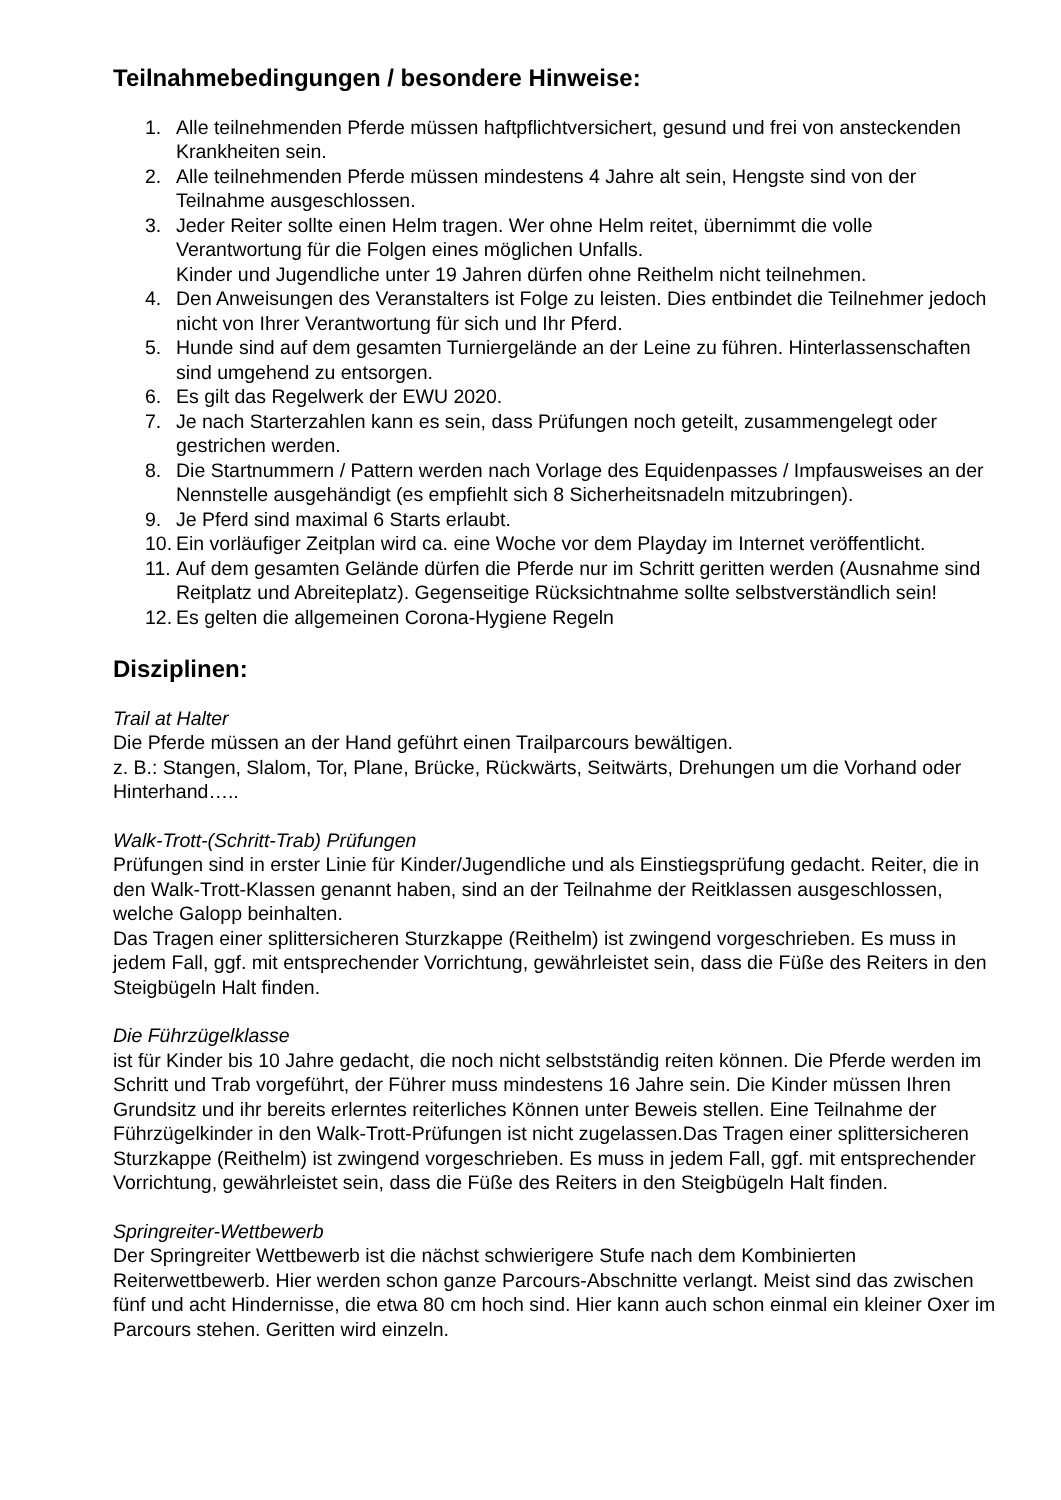Teilnahmebedingungen / besondere Hinweise:
1. Alle teilnehmenden Pferde müssen haftpflichtversichert, gesund und frei von ansteckenden Krankheiten sein.
2. Alle teilnehmenden Pferde müssen mindestens 4 Jahre alt sein, Hengste sind von der Teilnahme ausgeschlossen.
3. Jeder Reiter sollte einen Helm tragen. Wer ohne Helm reitet, übernimmt die volle Verantwortung für die Folgen eines möglichen Unfalls.
Kinder und Jugendliche unter 19 Jahren dürfen ohne Reithelm nicht teilnehmen.
4. Den Anweisungen des Veranstalters ist Folge zu leisten. Dies entbindet die Teilnehmer jedoch nicht von Ihrer Verantwortung für sich und Ihr Pferd.
5. Hunde sind auf dem gesamten Turniergelände an der Leine zu führen. Hinterlassenschaften sind umgehend zu entsorgen.
6. Es gilt das Regelwerk der EWU 2020.
7. Je nach Starterzahlen kann es sein, dass Prüfungen noch geteilt, zusammengelegt oder gestrichen werden.
8. Die Startnummern / Pattern werden nach Vorlage des Equidenpasses / Impfausweises an der Nennstelle ausgehändigt (es empfiehlt sich 8 Sicherheitsnadeln mitzubringen).
9. Je Pferd sind maximal 6 Starts erlaubt.
10. Ein vorläufiger Zeitplan wird ca. eine Woche vor dem Playday im Internet veröffentlicht.
11. Auf dem gesamten Gelände dürfen die Pferde nur im Schritt geritten werden (Ausnahme sind Reitplatz und Abreiteplatz). Gegenseitige Rücksichtnahme sollte selbstverständlich sein!
12. Es gelten die allgemeinen Corona-Hygiene Regeln
Disziplinen:
Trail at Halter
Die Pferde müssen an der Hand geführt einen Trailparcours bewältigen.
z. B.: Stangen, Slalom, Tor, Plane, Brücke, Rückwärts, Seitwärts, Drehungen um die Vorhand oder Hinterhand…..
Walk-Trott-(Schritt-Trab) Prüfungen
Prüfungen sind in erster Linie für Kinder/Jugendliche und als Einstiegsprüfung gedacht. Reiter, die in den Walk-Trott-Klassen genannt haben, sind an der Teilnahme der Reitklassen ausgeschlossen, welche Galopp beinhalten.
Das Tragen einer splittersicheren Sturzkappe (Reithelm) ist zwingend vorgeschrieben. Es muss in jedem Fall, ggf. mit entsprechender Vorrichtung, gewährleistet sein, dass die Füße des Reiters in den Steigbügeln Halt finden.
Die Führzügelklasse
ist für Kinder bis 10 Jahre gedacht, die noch nicht selbstständig reiten können. Die Pferde werden im Schritt und Trab vorgeführt, der Führer muss mindestens 16 Jahre sein. Die Kinder müssen Ihren Grundsitz und ihr bereits erlerntes reiterliches Können unter Beweis stellen. Eine Teilnahme der Führzügelkinder in den Walk-Trott-Prüfungen ist nicht zugelassen.Das Tragen einer splittersicheren Sturzkappe (Reithelm) ist zwingend vorgeschrieben. Es muss in jedem Fall, ggf. mit entsprechender Vorrichtung, gewährleistet sein, dass die Füße des Reiters in den Steigbügeln Halt finden.
Springreiter-Wettbewerb
Der Springreiter Wettbewerb ist die nächst schwierigere Stufe nach dem Kombinierten Reiterwettbewerb. Hier werden schon ganze Parcours-Abschnitte verlangt. Meist sind das zwischen fünf und acht Hindernisse, die etwa 80 cm hoch sind. Hier kann auch schon einmal ein kleiner Oxer im Parcours stehen. Geritten wird einzeln.